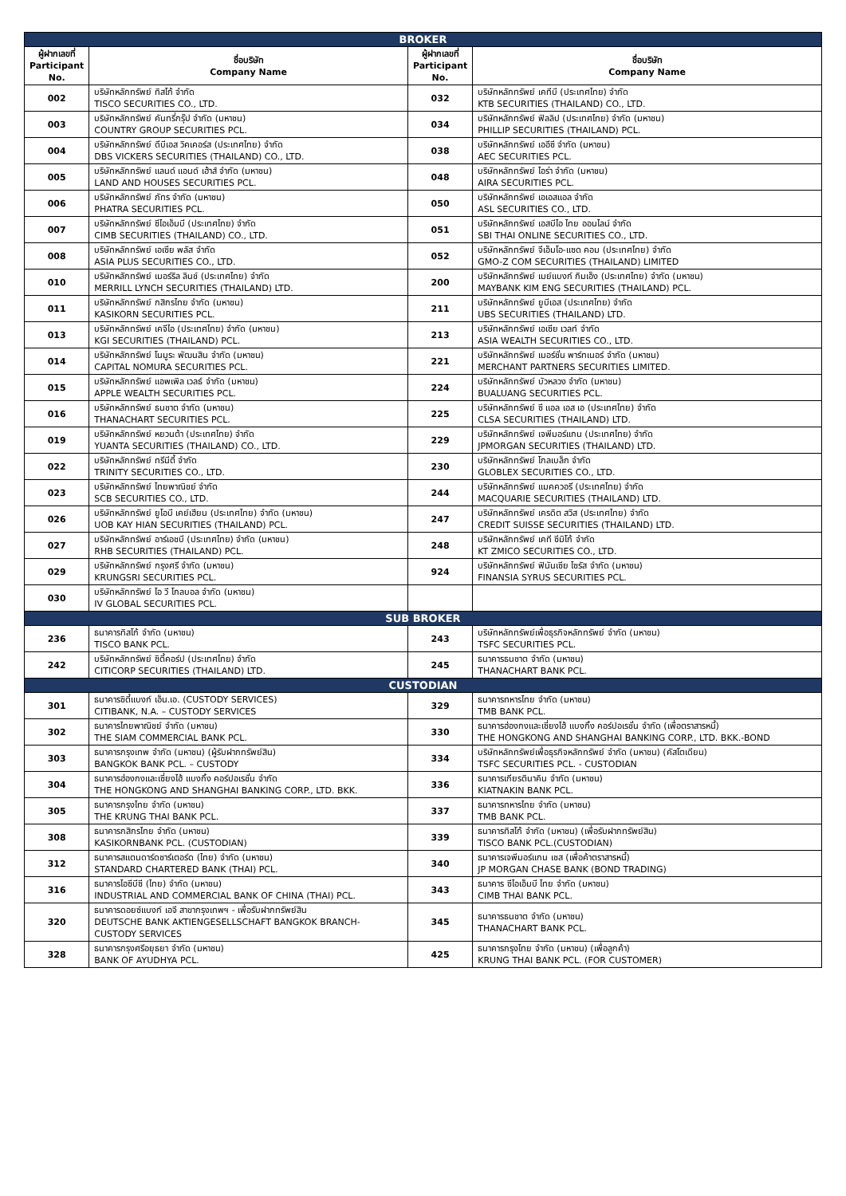| BROKER | | | |
| ผู้ฝากเลขที่ Participant No. | ชื่อบริษัท Company Name | ผู้ฝากเลขที่ Participant No. | ชื่อบริษัท Company Name |
| 002 | บริษัทหลักทรัพย์ ทิสโก้ จำกัด TISCO SECURITIES CO., LTD. | 032 | บริษัทหลักทรัพย์ เคทีบี (ประเทศไทย) จำกัด KTB SECURITIES (THAILAND) CO., LTD. |
| 003 | บริษัทหลักทรัพย์ คันทรี่กรุ๊ป จำกัด (มหาชน) COUNTRY GROUP SECURITIES PCL. | 034 | บริษัทหลักทรัพย์ ฟิลลิป (ประเทศไทย) จำกัด (มหาชน) PHILLIP SECURITIES (THAILAND) PCL. |
| 004 | บริษัทหลักทรัพย์ ดีบีเอส วิคเคอร์ส (ประเทศไทย) จำกัด DBS VICKERS SECURITIES (THAILAND) CO., LTD. | 038 | บริษัทหลักทรัพย์ เออีซี จำกัด (มหาชน) AEC SECURITIES PCL. |
| 005 | บริษัทหลักทรัพย์ แลนด์ แอนด์ เฮ้าส์ จำกัด (มหาชน) LAND AND HOUSES SECURITIES PCL. | 048 | บริษัทหลักทรัพย์ ไอร่า จำกัด (มหาชน) AIRA SECURITIES PCL. |
| 006 | บริษัทหลักทรัพย์ ภัทร จำกัด (มหาชน) PHATRA SECURITIES PCL. | 050 | บริษัทหลักทรัพย์ เอเอสแอล จำกัด ASL SECURITIES CO., LTD. |
| 007 | บริษัทหลักทรัพย์ ซีไอเอ็มบี (ประเทศไทย) จำกัด CIMB SECURITIES (THAILAND) CO., LTD. | 051 | บริษัทหลักทรัพย์ เอสบีไอ ไทย ออนไลน์ จำกัด SBI THAI ONLINE SECURITIES CO., LTD. |
| 008 | บริษัทหลักทรัพย์ เอเซีย พลัส จำกัด ASIA PLUS SECURITIES CO., LTD. | 052 | บริษัทหลักทรัพย์ จีเอ็มโอ-แซด คอม (ประเทศไทย) จำกัด GMO-Z COM SECURITIES (THAILAND) LIMITED |
| 010 | บริษัทหลักทรัพย์ เมอร์ริล ลินช์ (ประเทศไทย) จำกัด MERRILL LYNCH SECURITIES (THAILAND) LTD. | 200 | บริษัทหลักทรัพย์ เมย์แบงก์ กิมเอ็ง (ประเทศไทย) จำกัด (มหาชน) MAYBANK KIM ENG SECURITIES (THAILAND) PCL. |
| 011 | บริษัทหลักทรัพย์ กสิกรไทย จำกัด (มหาชน) KASIKORN SECURITIES PCL. | 211 | บริษัทหลักทรัพย์ ยูบีเอส (ประเทศไทย) จำกัด UBS SECURITIES (THAILAND) LTD. |
| 013 | บริษัทหลักทรัพย์ เคจีไอ (ประเทศไทย) จำกัด (มหาชน) KGI SECURITIES (THAILAND) PCL. | 213 | บริษัทหลักทรัพย์ เอเซีย เวลท์ จำกัด ASIA WEALTH SECURITIES CO., LTD. |
| 014 | บริษัทหลักทรัพย์ โนมูระ พัฒนสิน จำกัด (มหาชน) CAPITAL NOMURA SECURITIES PCL. | 221 | บริษัทหลักทรัพย์ เมอร์ชั่น พาร์ทเนอร์ จำกัด (มหาชน) MERCHANT PARTNERS SECURITIES LIMITED. |
| 015 | บริษัทหลักทรัพย์ แอพเพิล เวลธ์ จำกัด (มหาชน) APPLE WEALTH SECURITIES PCL. | 224 | บริษัทหลักทรัพย์ บัวหลวง จำกัด (มหาชน) BUALUANG SECURITIES PCL. |
| 016 | บริษัทหลักทรัพย์ ธนชาต จำกัด (มหาชน) THANACHART SECURITIES PCL. | 225 | บริษัทหลักทรัพย์ ซี แอล เอส เอ (ประเทศไทย) จำกัด CLSA SECURITIES (THAILAND) LTD. |
| 019 | บริษัทหลักทรัพย์ หยวนต้า (ประเทศไทย) จำกัด YUANTA SECURITIES (THAILAND) CO., LTD. | 229 | บริษัทหลักทรัพย์ เจพีมอร์แกน (ประเทศไทย) จำกัด JPMORGAN SECURITIES (THAILAND) LTD. |
| 022 | บริษัทหลักทรัพย์ ทรีนีตี้ จำกัด TRINITY SECURITIES CO., LTD. | 230 | บริษัทหลักทรัพย์ โกลเบล็ก จำกัด GLOBLEX SECURITIES CO., LTD. |
| 023 | บริษัทหลักทรัพย์ ไทยพาณิชย์ จำกัด SCB SECURITIES CO., LTD. | 244 | บริษัทหลักทรัพย์ แมคควอรี (ประเทศไทย) จำกัด MACQUARIE SECURITIES (THAILAND) LTD. |
| 026 | บริษัทหลักทรัพย์ ยูโอบี เคย์เฮียน (ประเทศไทย) จำกัด (มหาชน) UOB KAY HIAN SECURITIES (THAILAND) PCL. | 247 | บริษัทหลักทรัพย์ เครดิต สวิส (ประเทศไทย) จำกัด CREDIT SUISSE SECURITIES (THAILAND) LTD. |
| 027 | บริษัทหลักทรัพย์ อาร์เอชบี (ประเทศไทย) จำกัด (มหาชน) RHB SECURITIES (THAILAND) PCL. | 248 | บริษัทหลักทรัพย์ เคที ซีมิโก้ จำกัด KT ZMICO SECURITIES CO., LTD. |
| 029 | บริษัทหลักทรัพย์ กรุงศรี จำกัด (มหาชน) KRUNGSRI SECURITIES PCL. | 924 | บริษัทหลักทรัพย์ ฟินันเซีย ไซรัส จำกัด (มหาชน) FINANSIA SYRUS SECURITIES PCL. |
| 030 | บริษัทหลักทรัพย์ ไอ วี โกลบอล จำกัด (มหาชน) IV GLOBAL SECURITIES PCL. | | |
| SUB BROKER | | | |
| 236 | ธนาคารทิสโก้ จำกัด (มหาชน) TISCO BANK PCL. | 243 | บริษัทหลักทรัพย์เพื่อธุรกิจหลักทรัพย์ จำกัด (มหาชน) TSFC SECURITIES PCL. |
| 242 | บริษัทหลักทรัพย์ ซิตี้คอร์ป (ประเทศไทย) จำกัด CITICORP SECURITIES (THAILAND) LTD. | 245 | ธนาคารธนชาต จำกัด (มหาชน) THANACHART BANK PCL. |
| CUSTODIAN | | | |
| 301 | ธนาคารซิตี้แบงก์ เอ็น.เอ. (CUSTODY SERVICES) CITIBANK, N.A. – CUSTODY SERVICES | 329 | ธนาคารทหารไทย จำกัด (มหาชน) TMB BANK PCL. |
| 302 | ธนาคารไทยพาณิชย์ จำกัด (มหาชน) THE SIAM COMMERCIAL BANK PCL. | 330 | ธนาคารฮ่องกงและเซี่ยงไฮ้ แบงกิ้ง คอร์ปอเรชั่น จำกัด (เพื่อตราสารหนี้) THE HONGKONG AND SHANGHAI BANKING CORP., LTD. BKK.-BOND |
| 303 | ธนาคารกรุงเทพ จำกัด (มหาชน) (ผู้รับฝากทรัพย์สิน) BANGKOK BANK PCL. – CUSTODY | 334 | บริษัทหลักทรัพย์เพื่อธุรกิจหลักทรัพย์ จำกัด (มหาชน) (คัสโตเดียน) TSFC SECURITIES PCL. - CUSTODIAN |
| 304 | ธนาคารฮ่องกงและเซี่ยงไฮ้ แบงกิ้ง คอร์ปอเรชั่น จำกัด THE HONGKONG AND SHANGHAI BANKING CORP., LTD. BKK. | 336 | ธนาคารเกียรตินาคิน จำกัด (มหาชน) KIATNAKIN BANK PCL. |
| 305 | ธนาคารกรุงไทย จำกัด (มหาชน) THE KRUNG THAI BANK PCL. | 337 | ธนาคารทหารไทย จำกัด (มหาชน) TMB BANK PCL. |
| 308 | ธนาคารกสิกรไทย จำกัด (มหาชน) KASIKORNBANK PCL. (CUSTODIAN) | 339 | ธนาคารทิสโก้ จำกัด (มหาชน) (เพื่อรับฝากทรัพย์สิน) TISCO BANK PCL.(CUSTODIAN) |
| 312 | ธนาคารสแตนดาร์ดชาร์เตอร์ด (ไทย) จำกัด (มหาชน) STANDARD CHARTERED BANK (THAI) PCL. | 340 | ธนาคารเจพีมอร์แกน เชส (เพื่อค้าตราสารหนี้) JP MORGAN CHASE BANK (BOND TRADING) |
| 316 | ธนาคารไอซีบีซี (ไทย) จำกัด (มหาชน) INDUSTRIAL AND COMMERCIAL BANK OF CHINA (THAI) PCL. | 343 | ธนาคาร ซีไอเอ็มบี ไทย จำกัด (มหาชน) CIMB THAI BANK PCL. |
| 320 | ธนาคารดอยซ์แบงก์ เอจี สาขากรุงเทพฯ - เพื่อรับฝากทรัพย์สิน DEUTSCHE BANK AKTIENGESELLSCHAFT BANGKOK BRANCH- CUSTODY SERVICES | 345 | ธนาคารธนชาต จำกัด (มหาชน) THANACHART BANK PCL. |
| 328 | ธนาคารกรุงศรีอยุธยา จำกัด (มหาชน) BANK OF AYUDHYA PCL. | 425 | ธนาคารกรุงไทย จำกัด (มหาชน) (เพื่อลูกค้า) KRUNG THAI BANK PCL. (FOR CUSTOMER) |